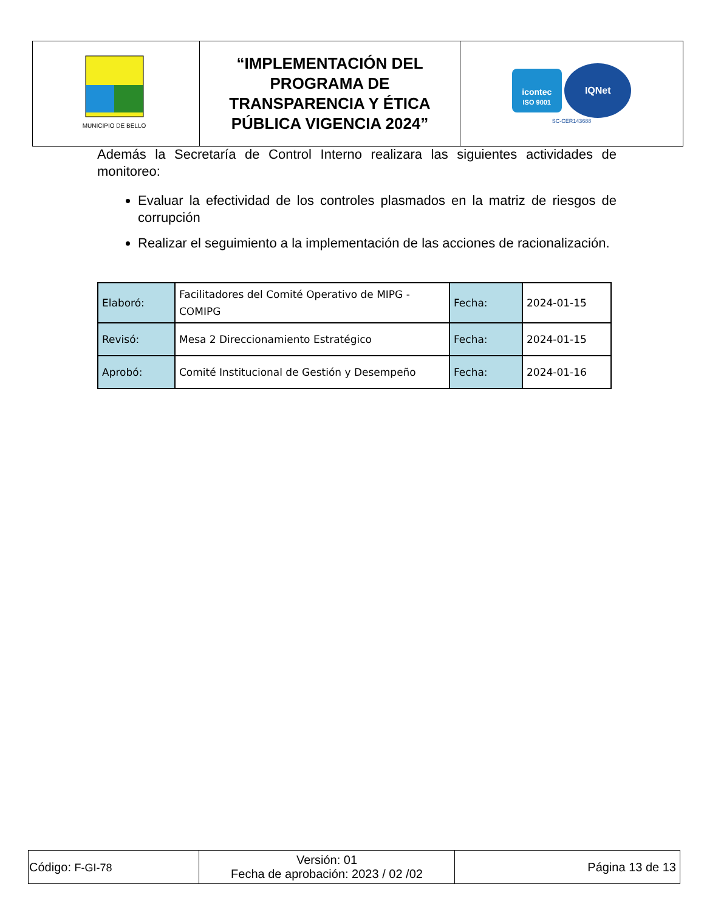| MUNICIPIO DE BELLO | “IMPLEMENTACIÓN DEL PROGRAMA DE TRANSPARENCIA Y ÉTICA PÚBLICA VIGENCIA 2024” | icontec ISO 9001 IQNet SC-CER143688 |
Además la Secretaría de Control Interno realizara las siguientes actividades de monitoreo:
Evaluar la efectividad de los controles plasmados en la matriz de riesgos de corrupción
Realizar el seguimiento a la implementación de las acciones de racionalización.
| Elaboró: | Facilitadores del Comité Operativo de MIPG - COMIPG | Fecha: | 2024-01-15 |
| Revisó: | Mesa 2 Direccionamiento Estratégico | Fecha: | 2024-01-15 |
| Aprobó: | Comité Institucional de Gestión y Desempeño | Fecha: | 2024-01-16 |
| Código: F-GI-78 | Versión: 01 Fecha de aprobación: 2023 / 02 /02 | Página 13 de 13 |